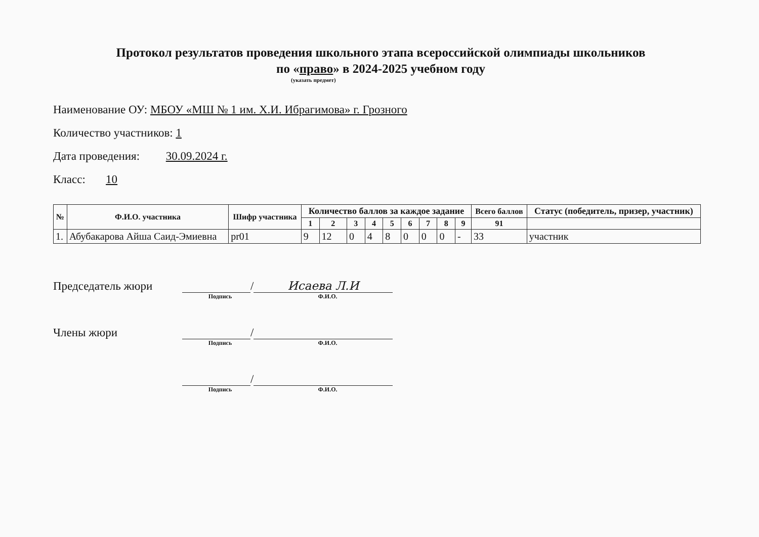Протокол результатов проведения школьного этапа всероссийской олимпиады школьников
по «право» в 2024-2025 учебном году
(указать предмет)
Наименование ОУ: МБОУ «МШ № 1 им. Х.И. Ибрагимова» г. Грозного
Количество участников: 1
Дата проведения: 30.09.2024 г.
Класс: 10
| № | Ф.И.О. участника | Шифр участника | Количество баллов за каждое задание | | | | | | | | | Всего баллов | Статус (победитель, призер, участник) |
| --- | --- | --- | --- | --- | --- | --- | --- | --- | --- | --- | --- | --- | --- |
| | | | 1 | 2 | 3 | 4 | 5 | 6 | 7 | 8 | 9 | 91 | |
| 1. | Абубакарова Айша Саид-Эмиевна | pr01 | 9 | 12 | 0 | 4 | 8 | 0 | 0 | 0 | - | 33 | участник |
Председатель жюри / Исаева Л.И
Подпись Ф.И.О.
Члены жюри /
Подпись Ф.И.О.
/
Подпись Ф.И.О.